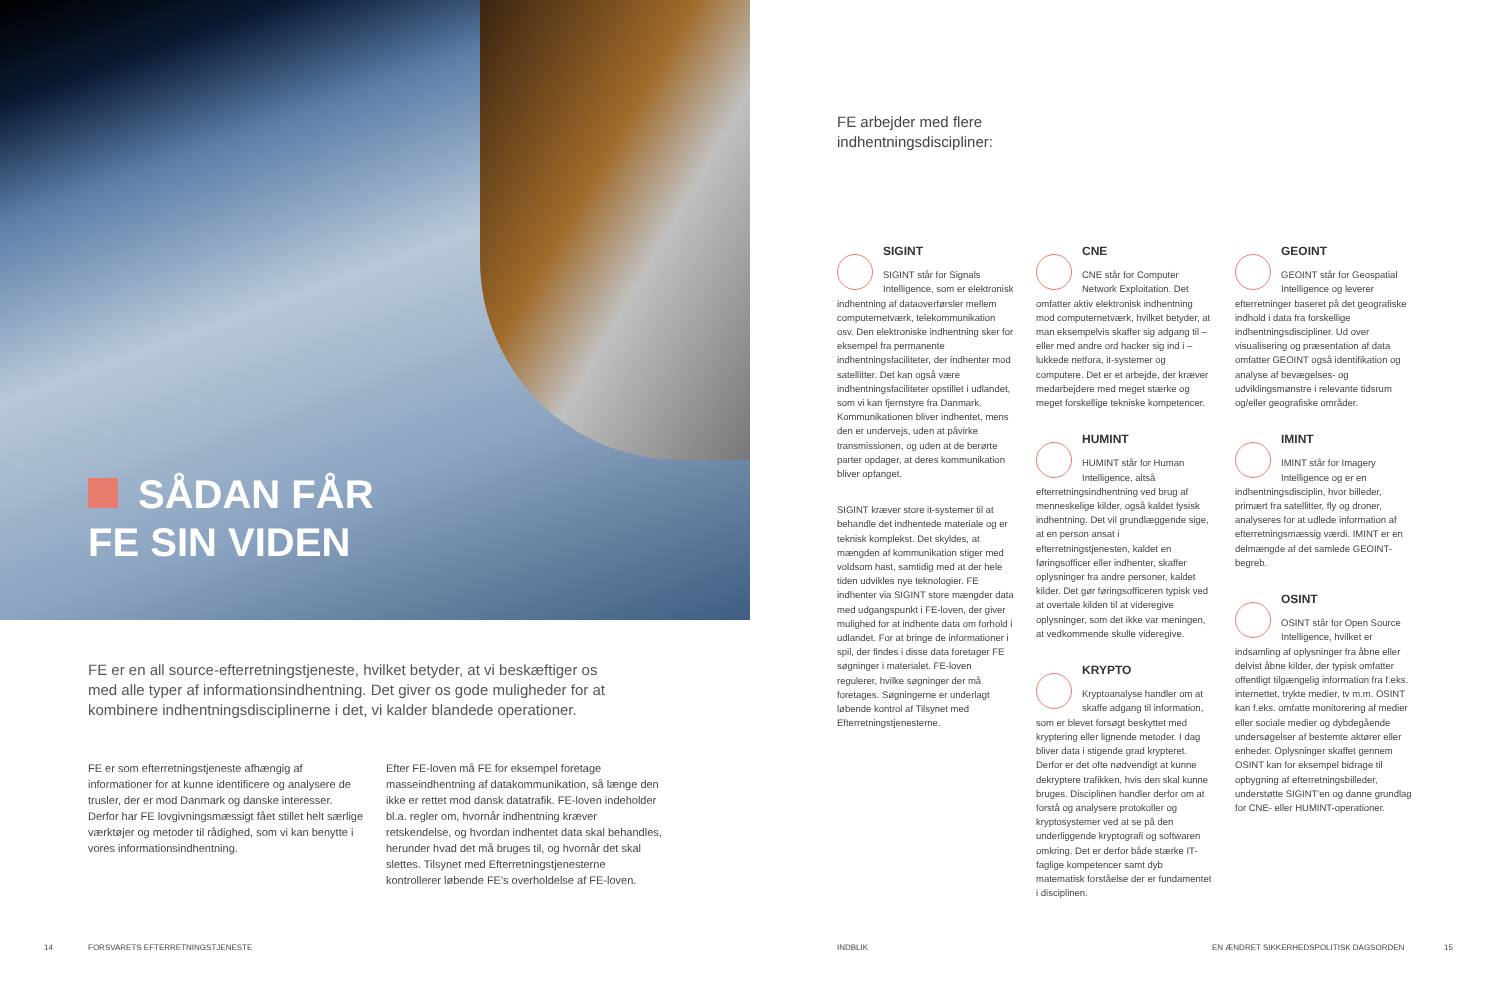SÅDAN FÅR
FE SIN VIDEN
FE er en all source-efterretningstjeneste, hvilket betyder, at vi beskæftiger os med alle typer af informationsindhentning. Det giver os gode muligheder for at kombinere indhentningsdisciplinerne i det, vi kalder blandede operationer.
FE er som efterretningstjeneste afhængig af informationer for at kunne identificere og analysere de trusler, der er mod Danmark og danske interesser. Derfor har FE lovgivningsmæssigt fået stillet helt særlige værktøjer og metoder til rådighed, som vi kan benytte i vores informationsindhentning.
Efter FE-loven må FE for eksempel foretage masseindhentning af datakommunikation, så længe den ikke er rettet mod dansk datatrafik. FE-loven indeholder bl.a. regler om, hvornår indhentning kræver retskendelse, og hvordan indhentet data skal behandles, herunder hvad det må bruges til, og hvornår det skal slettes. Tilsynet med Efterretningstjenesterne kontrollerer løbende FE's overholdelse af FE-loven.
14
FORSVARETS EFTERRETNINGSTJENESTE
FE arbejder med flere
indhentningsdiscipliner:
SIGINT
SIGINT står for Signals Intelligence, som er elektronisk indhentning af dataoverførsler mellem computernetværk, telekommunikation osv. Den elektroniske indhentning sker for eksempel fra permanente indhentningsfaciliteter, der indhenter mod satellitter. Det kan også være indhentningsfaciliteter opstillet i udlandet, som vi kan fjernstyre fra Danmark. Kommunikationen bliver indhentet, mens den er undervejs, uden at påvirke transmissionen, og uden at de berørte parter opdager, at deres kommunikation bliver opfanget.
SIGINT kræver store it-systemer til at behandle det indhentede materiale og er teknisk komplekst. Det skyldes, at mængden af kommunikation stiger med voldsom hast, samtidig med at der hele tiden udvikles nye teknologier. FE indhenter via SIGINT store mængder data med udgangspunkt i FE-loven, der giver mulighed for at indhente data om forhold i udlandet. For at bringe de informationer i spil, der findes i disse data foretager FE søgninger i materialet. FE-loven regulerer, hvilke søgninger der må foretages. Søgningerne er underlagt løbende kontrol af Tilsynet med Efterretningstjenesterne.
CNE
CNE står for Computer Network Exploitation. Det omfatter aktiv elektronisk indhentning mod computernetværk, hvilket betyder, at man eksempelvis skaffer sig adgang til – eller med andre ord hacker sig ind i – lukkede netfora, it-systemer og computere. Det er et arbejde, der kræver medarbejdere med meget stærke og meget forskellige tekniske kompetencer.
HUMINT
HUMINT står for Human Intelligence, altså efterretningsindhentning ved brug af menneskelige kilder, også kaldet fysisk indhentning. Det vil grundlæggende sige, at en person ansat i efterretningstjenesten, kaldet en føringsofficer eller indhenter, skaffer oplysninger fra andre personer, kaldet kilder. Det gør føringsofficeren typisk ved at overtale kilden til at videregive oplysninger, som det ikke var meningen, at vedkommende skulle videregive.
KRYPTO
Kryptoanalyse handler om at skaffe adgang til information, som er blevet forsøgt beskyttet med kryptering eller lignende metoder. I dag bliver data i stigende grad krypteret. Derfor er det ofte nødvendigt at kunne dekryptere trafikken, hvis den skal kunne bruges. Disciplinen handler derfor om at forstå og analysere protokoller og kryptosystemer ved at se på den underliggende kryptografi og softwaren omkring. Det er derfor både stærke IT-faglige kompetencer samt dyb matematisk forståelse der er fundamentet i disciplinen.
GEOINT
GEOINT står for Geospatial Intelligence og leverer efterretninger baseret på det geografiske indhold i data fra forskellige indhentningsdiscipliner. Ud over visualisering og præsentation af data omfatter GEOINT også identifikation og analyse af bevægelses- og udviklingsmønstre i relevante tidsrum og/eller geografiske områder.
IMINT
IMINT står for Imagery Intelligence og er en indhentningsdisciplin, hvor billeder, primært fra satellitter, fly og droner, analyseres for at udlede information af efterretningsmæssig værdi. IMINT er en delmængde af det samlede GEOINT-begreb.
OSINT
OSINT står for Open Source Intelligence, hvilket er indsamling af oplysninger fra åbne eller delvist åbne kilder, der typisk omfatter offentligt tilgængelig information fra f.eks. internettet, trykte medier, tv m.m. OSINT kan f.eks. omfatte monitorering af medier eller sociale medier og dybdegående undersøgelser af bestemte aktører eller enheder. Oplysninger skaffet gennem OSINT kan for eksempel bidrage til opbygning af efterretningsbilleder, understøtte SIGINT'en og danne grundlag for CNE- eller HUMINT-operationer.
INDBLIK
EN ÆNDRET SIKKERHEDSPOLITISK DAGSORDEN
15